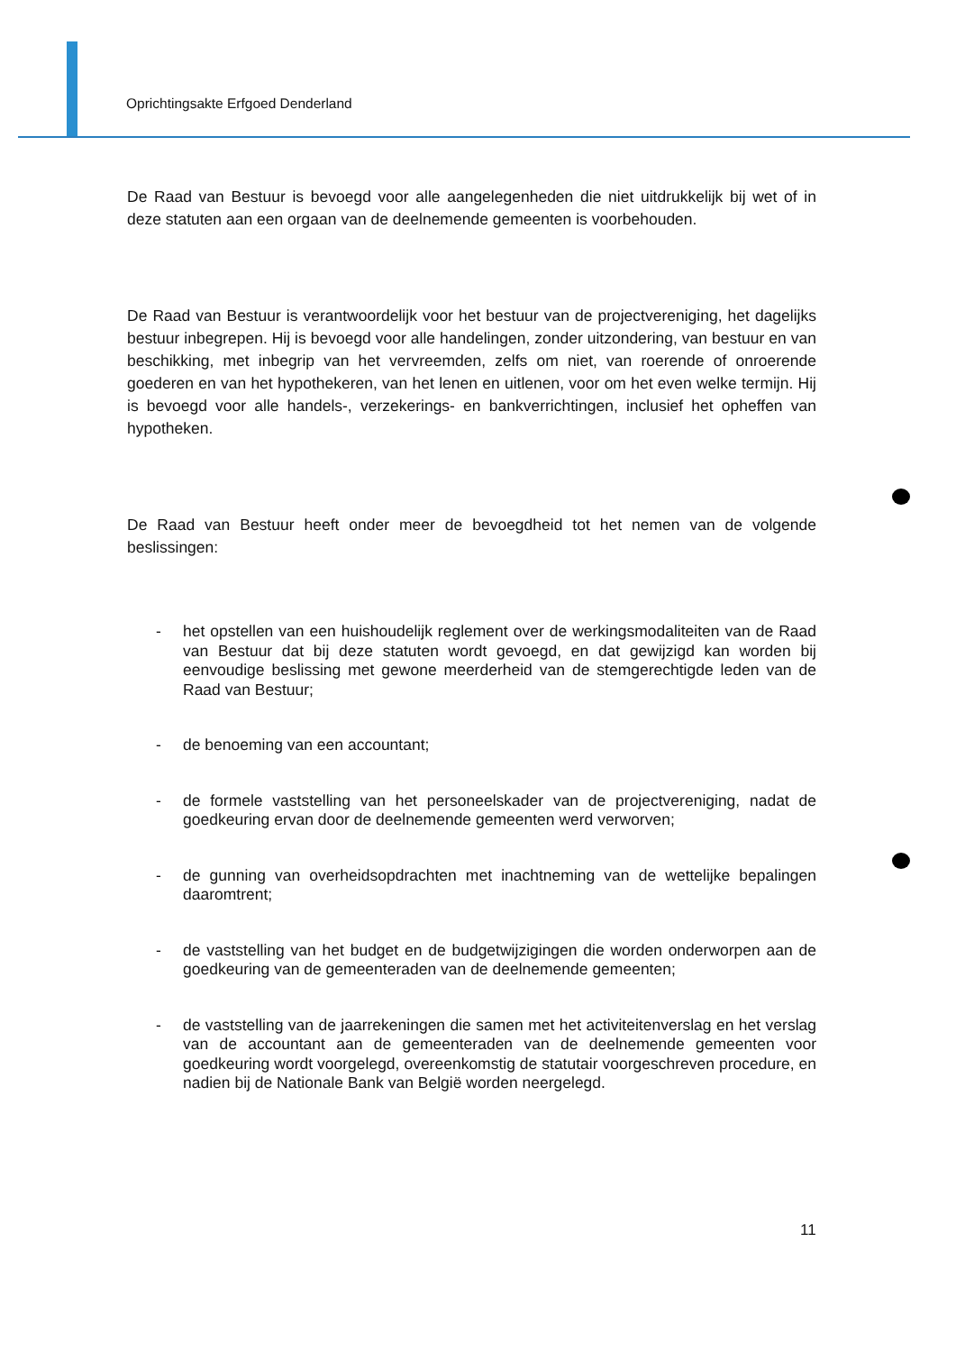Oprichtingsakte Erfgoed Denderland
De Raad van Bestuur is bevoegd voor alle aangelegenheden die niet uitdrukkelijk bij wet of in deze statuten aan een orgaan van de deelnemende gemeenten is voorbehouden.
De Raad van Bestuur is verantwoordelijk voor het bestuur van de projectvereniging, het dagelijks bestuur inbegrepen. Hij is bevoegd voor alle handelingen, zonder uitzondering, van bestuur en van beschikking, met inbegrip van het vervreemden, zelfs om niet, van roerende of onroerende goederen en van het hypothekeren, van het lenen en uitlenen, voor om het even welke termijn. Hij is bevoegd voor alle handels-, verzekerings- en bankverrichtingen, inclusief het opheffen van hypotheken.
De Raad van Bestuur heeft onder meer de bevoegdheid tot het nemen van de volgende beslissingen:
- het opstellen van een huishoudelijk reglement over de werkingsmodaliteiten van de Raad van Bestuur dat bij deze statuten wordt gevoegd, en dat gewijzigd kan worden bij eenvoudige beslissing met gewone meerderheid van de stemgerechtigde leden van de Raad van Bestuur;
- de benoeming van een accountant;
- de formele vaststelling van het personeelskader van de projectvereniging, nadat de goedkeuring ervan door de deelnemende gemeenten werd verworven;
- de gunning van overheidsopdrachten met inachtneming van de wettelijke bepalingen daaromtrent;
- de vaststelling van het budget en de budgetwijzigingen die worden onderworpen aan de goedkeuring van de gemeenteraden van de deelnemende gemeenten;
- de vaststelling van de jaarrekeningen die samen met het activiteitenverslag en het verslag van de accountant aan de gemeenteraden van de deelnemende gemeenten voor goedkeuring wordt voorgelegd, overeenkomstig de statutair voorgeschreven procedure, en nadien bij de Nationale Bank van België worden neergelegd.
11